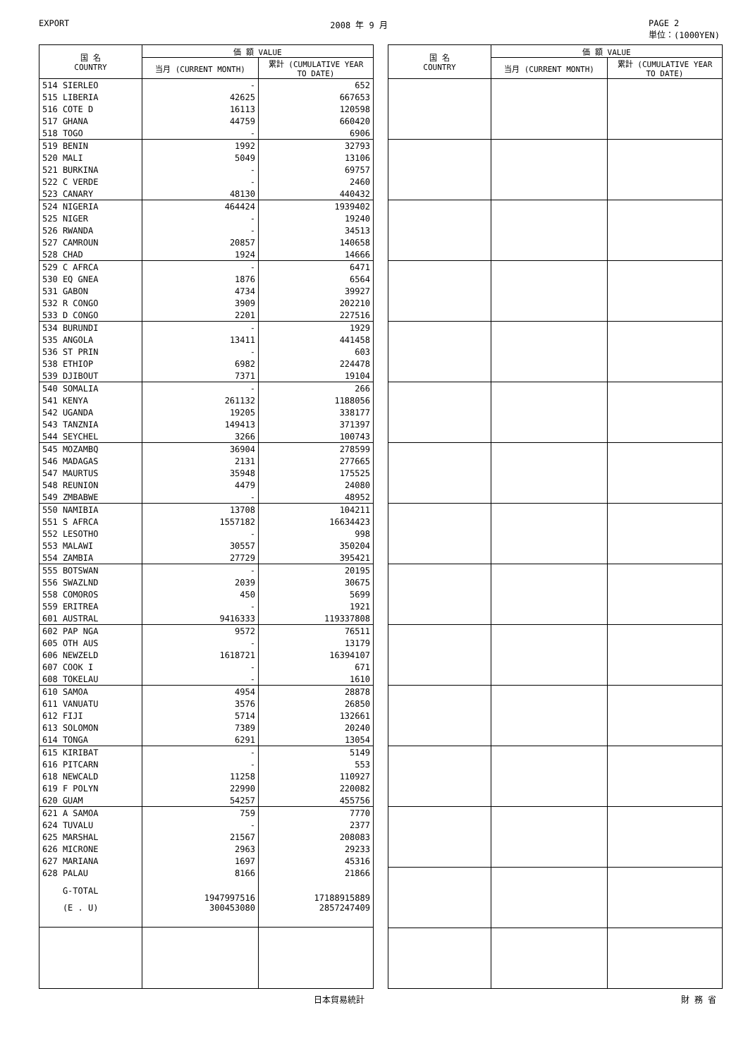EXPORT 2008 年 9 月 PAGE 2
単位：(1000YEN)
| 国 名 COUNTRY | 価 額 VALUE | |
| --- | --- | --- |
| | 当月 (CURRENT MONTH) | 累計 (CUMULATIVE YEAR TO DATE) |
| 514 SIERLEO | - | 652 |
| 515 LIBERIA | 42625 | 667653 |
| 516 COTE D | 16113 | 120598 |
| 517 GHANA | 44759 | 660420 |
| 518 TOGO | - | 6906 |
| 519 BENIN | 1992 | 32793 |
| 520 MALI | 5049 | 13106 |
| 521 BURKINA | - | 69757 |
| 522 C VERDE | - | 2460 |
| 523 CANARY | 48130 | 440432 |
| 524 NIGERIA | 464424 | 1939402 |
| 525 NIGER | - | 19240 |
| 526 RWANDA | - | 34513 |
| 527 CAMROUN | 20857 | 140658 |
| 528 CHAD | 1924 | 14666 |
| 529 C AFRCA | - | 6471 |
| 530 EQ GNEA | 1876 | 6564 |
| 531 GABON | 4734 | 39927 |
| 532 R CONGO | 3909 | 202210 |
| 533 D CONGO | 2201 | 227516 |
| 534 BURUNDI | - | 1929 |
| 535 ANGOLA | 13411 | 441458 |
| 536 ST PRIN | - | 603 |
| 538 ETHIOP | 6982 | 224478 |
| 539 DJIBOUT | 7371 | 19104 |
| 540 SOMALIA | - | 266 |
| 541 KENYA | 261132 | 1188056 |
| 542 UGANDA | 19205 | 338177 |
| 543 TANZNIA | 149413 | 371397 |
| 544 SEYCHEL | 3266 | 100743 |
| 545 MOZAMBQ | 36904 | 278599 |
| 546 MADAGAS | 2131 | 277665 |
| 547 MAURTUS | 35948 | 175525 |
| 548 REUNION | 4479 | 24080 |
| 549 ZMBABWE | - | 48952 |
| 550 NAMIBIA | 13708 | 104211 |
| 551 S AFRCA | 1557182 | 16634423 |
| 552 LESOTHO | - | 998 |
| 553 MALAWI | 30557 | 350204 |
| 554 ZAMBIA | 27729 | 395421 |
| 555 BOTSWAN | - | 20195 |
| 556 SWAZLND | 2039 | 30675 |
| 558 COMOROS | 450 | 5699 |
| 559 ERITREA | - | 1921 |
| 601 AUSTRAL | 9416333 | 119337808 |
| 602 PAP NGA | 9572 | 76511 |
| 605 OTH AUS | - | 13179 |
| 606 NEWZELD | 1618721 | 16394107 |
| 607 COOK I | - | 671 |
| 608 TOKELAU | - | 1610 |
| 610 SAMOA | 4954 | 28878 |
| 611 VANUATU | 3576 | 26850 |
| 612 FIJI | 5714 | 132661 |
| 613 SOLOMON | 7389 | 20240 |
| 614 TONGA | 6291 | 13054 |
| 615 KIRIBAT | - | 5149 |
| 616 PITCARN | - | 553 |
| 618 NEWCALD | 11258 | 110927 |
| 619 F POLYN | 22990 | 220082 |
| 620 GUAM | 54257 | 455756 |
| 621 A SAMOA | 759 | 7770 |
| 624 TUVALU | - | 2377 |
| 625 MARSHAL | 21567 | 208083 |
| 626 MICRONE | 2963 | 29233 |
| 627 MARIANA | 1697 | 45316 |
| 628 PALAU | 8166 | 21866 |
| G-TOTAL | 1947997516 | 17188915889 |
| (E . U) | 300453080 | 2857247409 |
| 国 名 COUNTRY | 価 額 VALUE | |
| --- | --- | --- |
| | 当月 (CURRENT MONTH) | 累計 (CUMULATIVE YEAR TO DATE) |
日本貿易統計 財 務 省